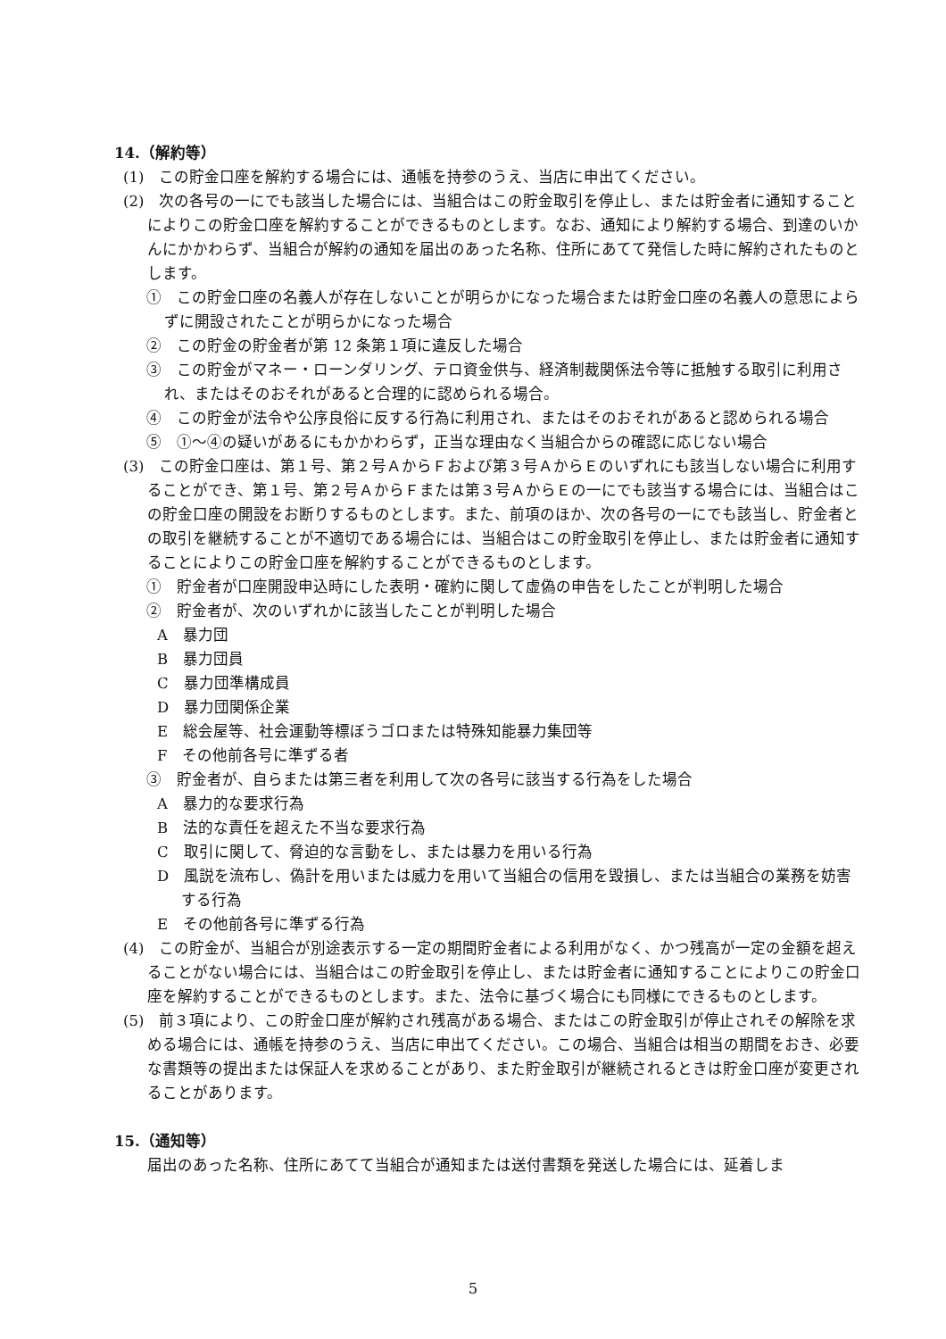14.（解約等）
(1)　この貯金口座を解約する場合には、通帳を持参のうえ、当店に申出てください。
(2)　次の各号の一にでも該当した場合には、当組合はこの貯金取引を停止し、または貯金者に通知することによりこの貯金口座を解約することができるものとします。なお、通知により解約する場合、到達のいかんにかかわらず、当組合が解約の通知を届出のあった名称、住所にあてて発信した時に解約されたものとします。
①　この貯金口座の名義人が存在しないことが明らかになった場合または貯金口座の名義人の意思によらずに開設されたことが明らかになった場合
②　この貯金の貯金者が第 12 条第１項に違反した場合
③　この貯金がマネー・ローンダリング、テロ資金供与、経済制裁関係法令等に抵触する取引に利用され、またはそのおそれがあると合理的に認められる場合。
④　この貯金が法令や公序良俗に反する行為に利用され、またはそのおそれがあると認められる場合
⑤　①～④の疑いがあるにもかかわらず，正当な理由なく当組合からの確認に応じない場合
(3)　この貯金口座は、第１号、第２号ＡからＦおよび第３号ＡからＥのいずれにも該当しない場合に利用することができ、第１号、第２号ＡからＦまたは第３号ＡからＥの一にでも該当する場合には、当組合はこの貯金口座の開設をお断りするものとします。また、前項のほか、次の各号の一にでも該当し、貯金者との取引を継続することが不適切である場合には、当組合はこの貯金取引を停止し、または貯金者に通知することによりこの貯金口座を解約することができるものとします。
①　貯金者が口座開設申込時にした表明・確約に関して虚偽の申告をしたことが判明した場合
②　貯金者が、次のいずれかに該当したことが判明した場合
A　暴力団
B　暴力団員
C　暴力団準構成員
D　暴力団関係企業
E　総会屋等、社会運動等標ぼうゴロまたは特殊知能暴力集団等
F　その他前各号に準ずる者
③　貯金者が、自らまたは第三者を利用して次の各号に該当する行為をした場合
A　暴力的な要求行為
B　法的な責任を超えた不当な要求行為
C　取引に関して、脅迫的な言動をし、または暴力を用いる行為
D　風説を流布し、偽計を用いまたは威力を用いて当組合の信用を毀損し、または当組合の業務を妨害する行為
E　その他前各号に準ずる行為
(4)　この貯金が、当組合が別途表示する一定の期間貯金者による利用がなく、かつ残高が一定の金額を超えることがない場合には、当組合はこの貯金取引を停止し、または貯金者に通知することによりこの貯金口座を解約することができるものとします。また、法令に基づく場合にも同様にできるものとします。
(5)　前３項により、この貯金口座が解約され残高がある場合、またはこの貯金取引が停止されその解除を求める場合には、通帳を持参のうえ、当店に申出てください。この場合、当組合は相当の期間をおき、必要な書類等の提出または保証人を求めることがあり、また貯金取引が継続されるときは貯金口座が変更されることがあります。
15.（通知等）
届出のあった名称、住所にあてて当組合が通知または送付書類を発送した場合には、延着しま
5